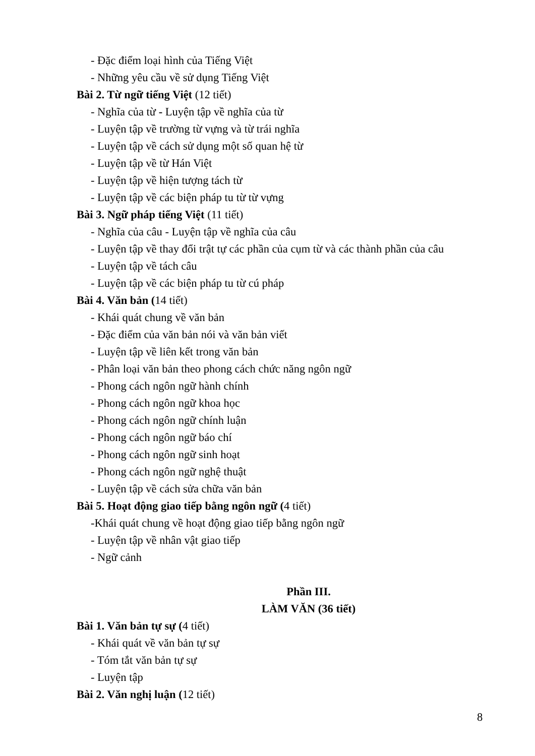- Đặc điểm loại hình của Tiếng Việt
- Những yêu cầu về sử dụng Tiếng Việt
Bài 2. Từ ngữ tiếng Việt (12 tiết)
- Nghĩa của từ - Luyện tập về nghĩa của từ
- Luyện tập về trường từ vựng và từ trái nghĩa
- Luyện tập về cách sử dụng một số quan hệ từ
- Luyện tập về từ Hán Việt
- Luyện tập về hiện tượng tách từ
- Luyện tập về các biện pháp tu từ từ vựng
Bài 3. Ngữ pháp tiếng Việt (11 tiết)
- Nghĩa của câu - Luyện tập về nghĩa của câu
- Luyện tập về thay đổi trật tự các phần của cụm từ và các thành phần của câu
- Luyện tập về tách câu
- Luyện tập về các biện pháp tu từ cú pháp
Bài 4. Văn bản (14 tiết)
- Khái quát chung về văn bản
- Đặc điểm của văn bản nói và văn bản viết
- Luyện tập về liên kết trong văn bản
- Phân loại văn bản theo phong cách chức năng ngôn ngữ
- Phong cách ngôn ngữ hành chính
- Phong cách ngôn ngữ khoa học
- Phong cách ngôn ngữ chính luận
- Phong cách ngôn ngữ báo chí
- Phong cách ngôn ngữ sinh hoạt
- Phong cách ngôn ngữ nghệ thuật
- Luyện tập về cách sửa chữa văn bản
Bài 5. Hoạt động giao tiếp bằng ngôn ngữ (4 tiết)
-Khái quát chung về hoạt động giao tiếp bằng ngôn ngữ
- Luyện tập về nhân vật giao tiếp
- Ngữ cảnh
Phần III.
LÀM VĂN (36 tiết)
Bài 1. Văn bản tự sự (4 tiết)
- Khái quát về văn bản tự sự
- Tóm tắt văn bản tự sự
- Luyện tập
Bài 2. Văn nghị luận (12 tiết)
8